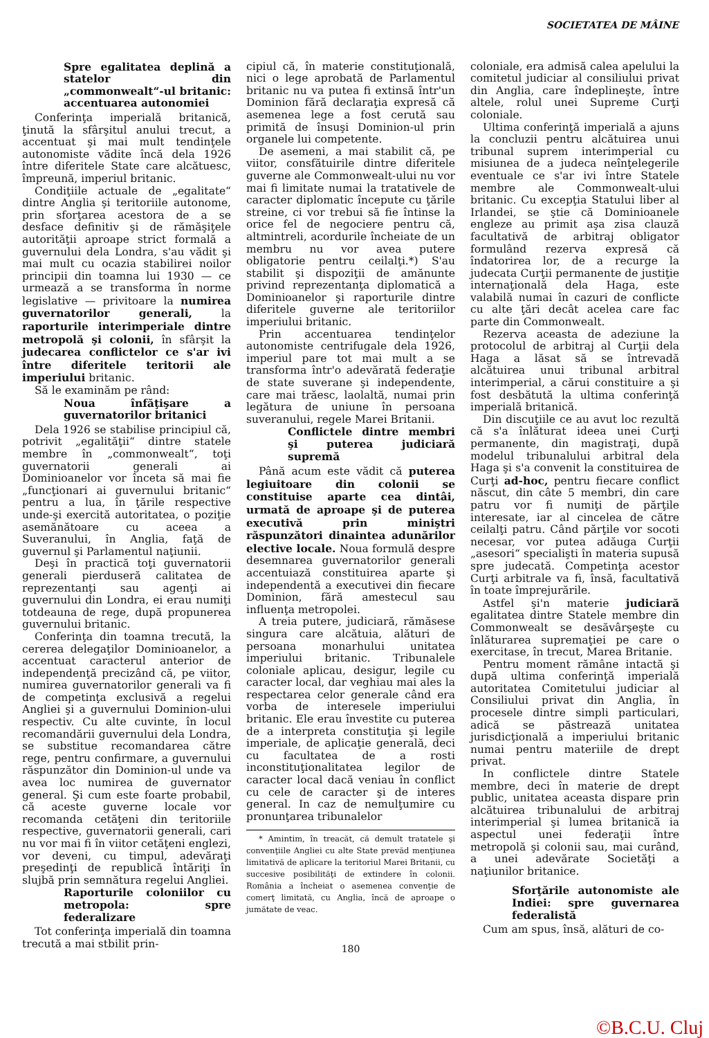SOCIETATEA DE MÂINE
Spre egalitatea deplină a statelor din „commonwealt“-ul britanic: accentuarea autonomiei
Conferinţa imperială britanică, ţinută la sfârşitul anului trecut, a accentuat şi mai mult tendinţele autonomiste vădite încă dela 1926 între diferitele State care alcătuesc, împreună, imperiul britanic.
Condiţiile actuale de „egalitate“ dintre Anglia şi teritoriile autonome, prin sforţarea acestora de a se desface definitiv şi de rămăşiţele autorităţii aproape strict formală a guvernului dela Londra, s'au vădit şi mai mult cu ocazia stabilirei noilor principii din toamna lui 1930 — ce urmează a se transforma în norme legislative — privitoare la numirea guvernatorilor generali, la raporturile interimperiale dintre metropolă şi colonii, în sfârşit la judecarea conflictelor ce s'ar ivi între diferitele teritorii ale imperiului britanic.
Să le examinăm pe rând:
Noua înfăţişare a guvernatorilor britanici
Dela 1926 se stabilise principiul că, potrivit „egalităţii“ dintre statele membre în „commonwealt“, toţi guvernatorii generali ai Dominioanelor vor înceta să mai fie „funcţionari ai guvernului britanic“ pentru a lua, în ţările respective unde-şi exercită autoritatea, o poziţie asemănătoare cu aceea a Suveranului, în Anglia, faţă de guvernul şi Parlamentul naţiunii.
Deşi în practică toţi guvernatorii generali pierduseră calitatea de reprezentanţi sau agenţi ai guvernului din Londra, ei erau numiţi totdeauna de rege, după propunerea guvernului britanic.
Conferinţa din toamna trecută, la cererea delegaţilor Dominioanelor, a accentuat caracterul anterior de independenţă precizând că, pe viitor, numirea guvernatorilor generali va fi de competinţa exclusivă a regelui Angliei şi a guvernului Dominion-ului respectiv. Cu alte cuvinte, în locul recomandării guvernului dela Londra, se substitue recomandarea către rege, pentru confirmare, a guvernului răspunzător din Dominion-ul unde va avea loc numirea de guvernator general. Şi cum este foarte probabil, că aceste guverne locale vor recomanda cetăţeni din teritoriile respective, guvernatorii generali, cari nu vor mai fi în viitor cetăţeni englezi, vor deveni, cu timpul, adevăraţi preşedinţi de republică întăriţi în slujbă prin semnătura regelui Angliei.
Raporturile coloniilor cu metropola: spre federalizare
Tot conferinţa imperială din toamna trecută a mai stbilit prin-
cipiul că, în materie constituţională, nici o lege aprobată de Parlamentul britanic nu va putea fi extinsă într'un Dominion fără declaraţia expresă că asemenea lege a fost cerută sau primită de însuşi Dominion-ul prin organele lui competente.
De asemeni, a mai stabilit că, pe viitor, consfătuirile dintre diferitele guverne ale Commonwealt-ului nu vor mai fi limitate numai la tratativele de caracter diplomatic începute cu ţările streine, ci vor trebui să fie întinse la orice fel de negociere pentru că, altmintreli, acordurile încheiate de un membru nu vor avea putere obligatorie pentru ceilalţi.*) S'au stabilit şi dispoziţii de amănunte privind reprezentanţa diplomatică a Dominioanelor şi raporturile dintre diferitele guverne ale teritoriilor imperiului britanic.
Prin accentuarea tendinţelor autonomiste centrifugale dela 1926, imperiul pare tot mai mult a se transforma într'o adevărată federaţie de state suverane şi independente, care mai trăesc, laolaltă, numai prin legătura de uniune în persoana suveranului, regele Marei Britanii.
Conflictele dintre membri şi puterea judiciară supremă
Până acum este vădit că puterea legiuitoare din colonii se constituise aparte cea dintâi, urmată de aproape şi de puterea executivă prin miniştri răspunzători dinaintea adunărilor elective locale. Noua formulă despre desemnarea guvernatorilor generali accentuiază constituirea aparte şi independentă a executivei din fiecare Dominion, fără amestecul sau influenţa metropolei.
A treia putere, judiciară, rămăsese singura care alcătuia, alături de persoana monarhului unitatea imperiului britanic. Tribunalele coloniale aplicau, desigur, legile cu caracter local, dar veghiau mai ales la respectarea celor generale când era vorba de interesele imperiului britanic. Ele erau învestite cu puterea de a interpreta constituţia şi legile imperiale, de aplicaţie generală, deci cu facultatea de a rosti inconstituţionalitatea legilor de caracter local dacă veniau în conflict cu cele de caracter şi de interes general. In caz de nemulţumire cu pronunţarea tribunalelor
* Amintim, în treacăt, că demult tratatele şi convenţiile Angliei cu alte State prevăd menţiunea limitativă de aplicare la teritoriul Marei Britanii, cu succesive posibilităţi de extindere în colonii. România a încheiat o asemenea convenţie de comerţ limitată, cu Anglia, încă de aproape o jumătate de veac.
180
coloniale, era admisă calea apelului la comitetul judiciar al consiliului privat din Anglia, care îndeplineşte, între altele, rolul unei Supreme Curţi coloniale.
Ultima conferinţă imperială a ajuns la concluzii pentru alcătuirea unui tribunal suprem interimperial cu misiunea de a judeca neînţelegerile eventuale ce s'ar ivi între Statele membre ale Commonwealt-ului britanic. Cu excepţia Statului liber al Irlandei, se ştie că Dominioanele engleze au primit aşa zisa clauză facultativă de arbitraj obligator formulând rezerva expresă că îndatorirea lor, de a recurge la judecata Curţii permanente de justiţie internaţională dela Haga, este valabilă numai în cazuri de conflicte cu alte ţări decât acelea care fac parte din Commonwealt.
Rezerva aceasta de adeziune la protocolul de arbitraj al Curţii dela Haga a lăsat să se întrevadă alcătuirea unui tribunal arbitral interimperial, a cărui constituire a şi fost desbătută la ultima conferinţă imperială britanică.
Din discuţiile ce au avut loc rezultă că s'a înlăturat ideea unei Curţi permanente, din magistraţi, după modelul tribunalului arbitral dela Haga şi s'a convenit la constituirea de Curţi ad-hoc, pentru fiecare conflict născut, din câte 5 membri, din care patru vor fi numiţi de părţile interesate, iar al cincelea de către ceilalţi patru. Când părţile vor socoti necesar, vor putea adăuga Curţii „asesori“ specialişti în materia supusă spre judecată. Competinţa acestor Curţi arbitrale va fi, însă, facultativă în toate împrejurările.
Astfel şi'n materie judiciară egalitatea dintre Statele membre din Commonwealt se desăvârşeşte cu înlăturarea supremaţiei pe care o exercitase, în trecut, Marea Britanie.
Pentru moment rămâne intactă şi după ultima conferinţă imperială autoritatea Comitetului judiciar al Consiliului privat din Anglia, în procesele dintre simpli particulari, adică se păstrează unitatea jurisdicţională a imperiului britanic numai pentru materiile de drept privat.
In conflictele dintre Statele membre, deci în materie de drept public, unitatea aceasta dispare prin alcătuirea tribunalului de arbitraj interimperial şi lumea britanică ia aspectul unei federaţii între metropolă şi colonii sau, mai curând, a unei adevărate Societăţi a naţiunilor britanice.
Sforţările autonomiste ale Indiei: spre guvernarea federalistă
Cum am spus, însă, alături de co-
©B.C.U. Cluj